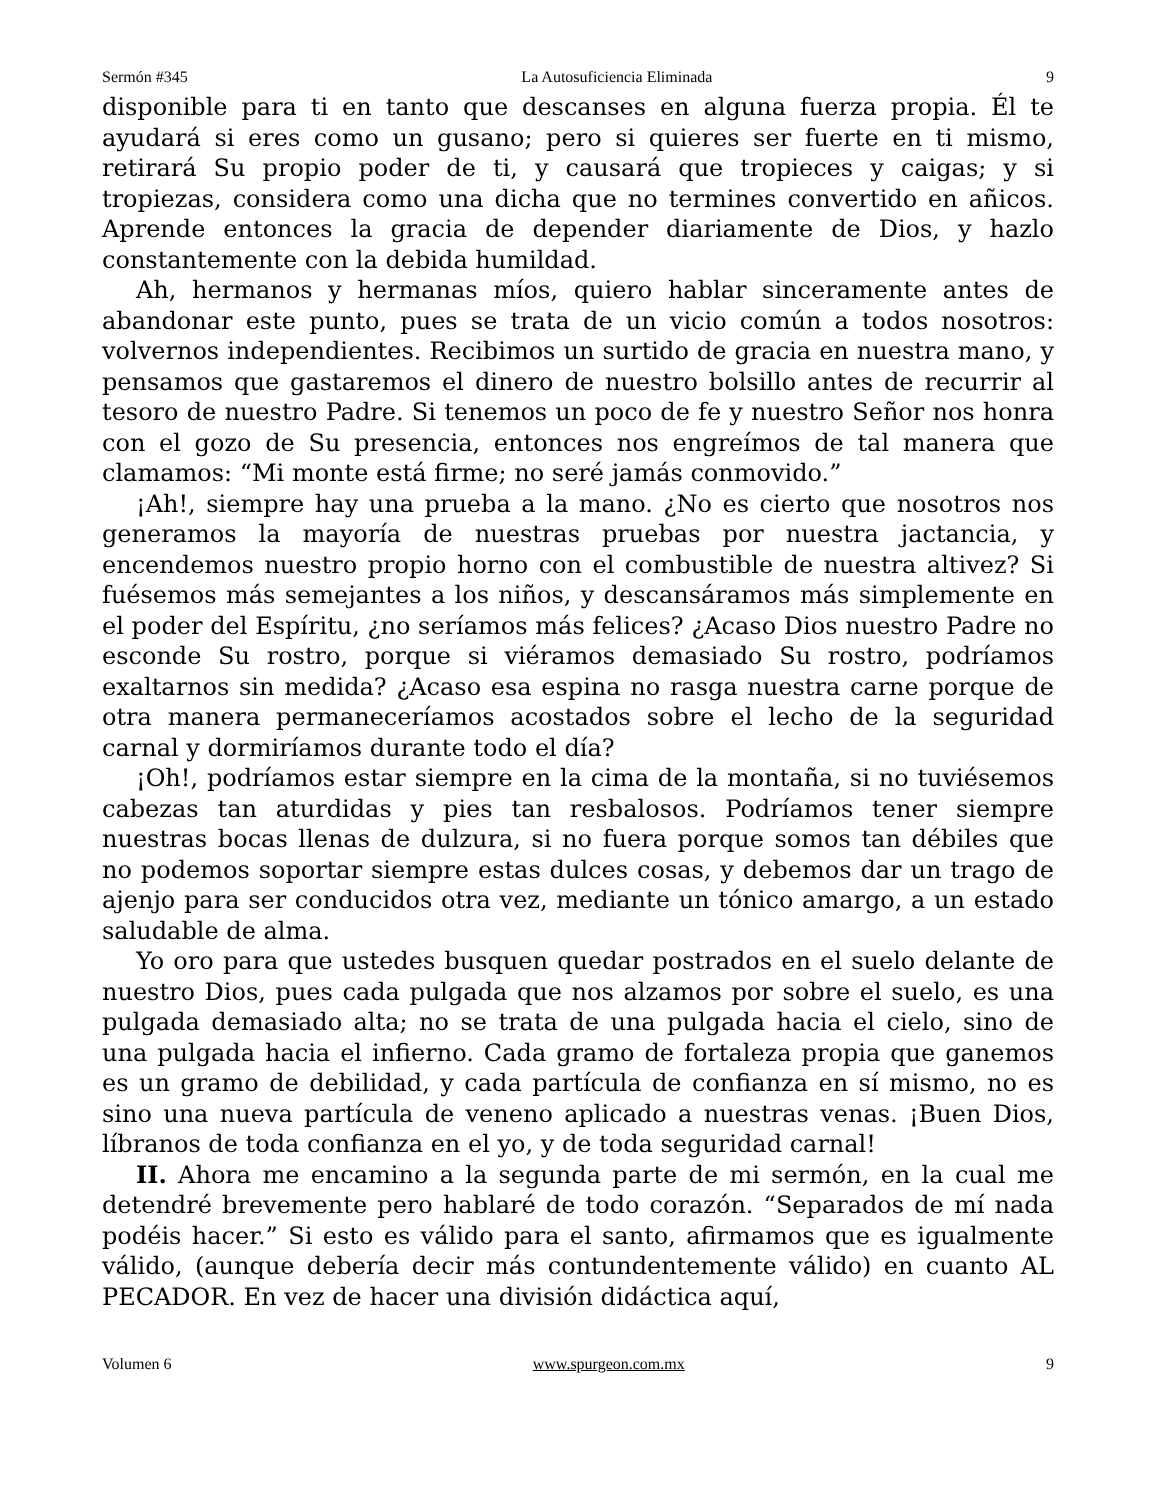Sermón #345 La Autosuficiencia Eliminada 9
disponible para ti en tanto que descanses en alguna fuerza propia. Él te ayudará si eres como un gusano; pero si quieres ser fuerte en ti mismo, retirará Su propio poder de ti, y causará que tropieces y caigas; y si tropiezas, considera como una dicha que no termines convertido en añicos. Aprende entonces la gracia de depender diariamente de Dios, y hazlo constantemente con la debida humildad.
Ah, hermanos y hermanas míos, quiero hablar sinceramente antes de abandonar este punto, pues se trata de un vicio común a todos nosotros: volvernos independientes. Recibimos un surtido de gracia en nuestra mano, y pensamos que gastaremos el dinero de nuestro bolsillo antes de recurrir al tesoro de nuestro Padre. Si tenemos un poco de fe y nuestro Señor nos honra con el gozo de Su presencia, entonces nos engreímos de tal manera que clamamos: “Mi monte está firme; no seré jamás conmovido.”
¡Ah!, siempre hay una prueba a la mano. ¿No es cierto que nosotros nos generamos la mayoría de nuestras pruebas por nuestra jactancia, y encendemos nuestro propio horno con el combustible de nuestra altivez? Si fuésemos más semejantes a los niños, y descansáramos más simplemente en el poder del Espíritu, ¿no seríamos más felices? ¿Acaso Dios nuestro Padre no esconde Su rostro, porque si viéramos demasiado Su rostro, podríamos exaltarnos sin medida? ¿Acaso esa espina no rasga nuestra carne porque de otra manera permaneceríamos acostados sobre el lecho de la seguridad carnal y dormiríamos durante todo el día?
¡Oh!, podríamos estar siempre en la cima de la montaña, si no tuviésemos cabezas tan aturdidas y pies tan resbalosos. Podríamos tener siempre nuestras bocas llenas de dulzura, si no fuera porque somos tan débiles que no podemos soportar siempre estas dulces cosas, y debemos dar un trago de ajenjo para ser conducidos otra vez, mediante un tónico amargo, a un estado saludable de alma.
Yo oro para que ustedes busquen quedar postrados en el suelo delante de nuestro Dios, pues cada pulgada que nos alzamos por sobre el suelo, es una pulgada demasiado alta; no se trata de una pulgada hacia el cielo, sino de una pulgada hacia el infierno. Cada gramo de fortaleza propia que ganemos es un gramo de debilidad, y cada partícula de confianza en sí mismo, no es sino una nueva partícula de veneno aplicado a nuestras venas. ¡Buen Dios, líbranos de toda confianza en el yo, y de toda seguridad carnal!
II. Ahora me encamino a la segunda parte de mi sermón, en la cual me detendré brevemente pero hablaré de todo corazón. “Separados de mí nada podéis hacer.” Si esto es válido para el santo, afirmamos que es igualmente válido, (aunque debería decir más contundentemente válido) en cuanto AL PECADOR. En vez de hacer una división didáctica aquí,
Volumen 6 www.spurgeon.com.mx 9